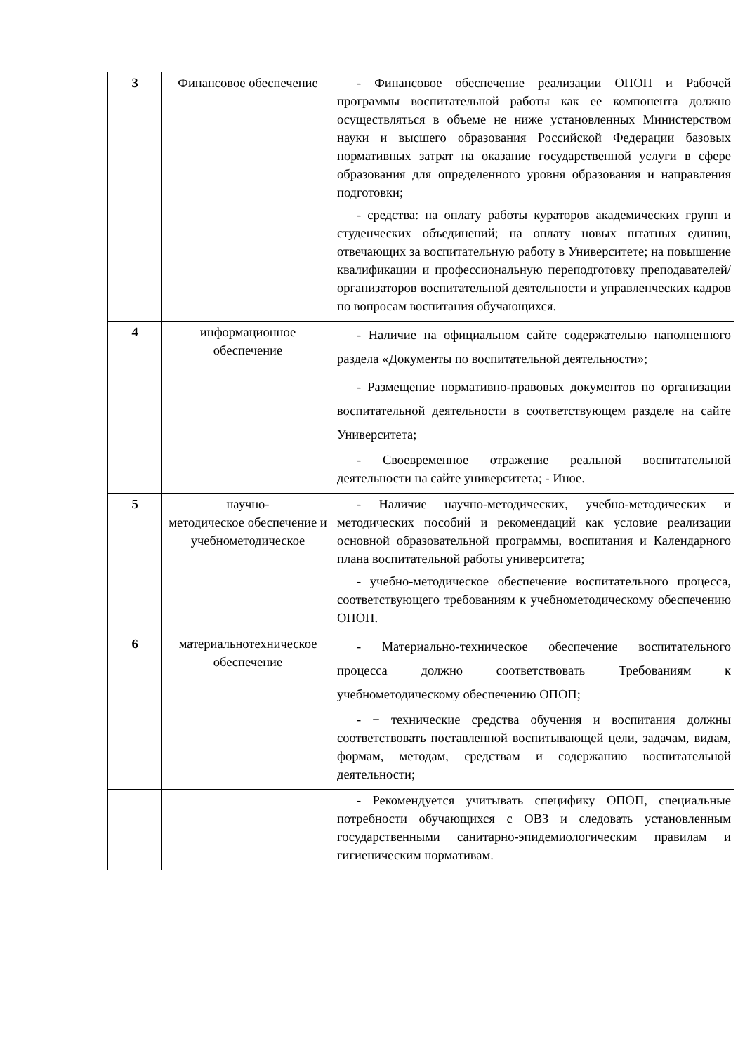| 3 | Финансовое обеспечение | - Финансовое обеспечение реализации ОПОП и Рабочей программы воспитательной работы как ее компонента должно осуществляться в объеме не ниже установленных Министерством науки и высшего образования Российской Федерации базовых нормативных затрат на оказание государственной услуги в сфере образования для определенного уровня образования и направления подготовки; - средства: на оплату работы кураторов академических групп и студенческих объединений; на оплату новых штатных единиц, отвечающих за воспитательную работу в Университете; на повышение квалификации и профессиональную переподготовку преподавателей/организаторов воспитательной деятельности и управленческих кадров по вопросам воспитания обучающихся. |
| 4 | информационное обеспечение | - Наличие на официальном сайте содержательно наполненного раздела «Документы по воспитательной деятельности»; - Размещение нормативно-правовых документов по организации воспитательной деятельности в соответствующем разделе на сайте Университета; - Своевременное отражение реальной воспитательной деятельности на сайте университета; - Иное. |
| 5 | научно- методическое обеспечение и учебнометодическое | - Наличие научно-методических, учебно-методических и методических пособий и рекомендаций как условие реализации основной образовательной программы, воспитания и Календарного плана воспитательной работы университета; - учебно-методическое обеспечение воспитательного процесса, соответствующего требованиям к учебнометодическому обеспечению ОПОП. |
| 6 | материальнотехническое обеспечение | - Материально-техническое обеспечение воспитательного процесса должно соответствовать Требованиям к учебнометодическому обеспечению ОПОП; - − технические средства обучения и воспитания должны соответствовать поставленной воспитывающей цели, задачам, видам, формам, методам, средствам и содержанию воспитательной деятельности; |
| | | - Рекомендуется учитывать специфику ОПОП, специальные потребности обучающихся с ОВЗ и следовать установленным государственными санитарно-эпидемиологическим правилам и гигиеническим нормативам. |